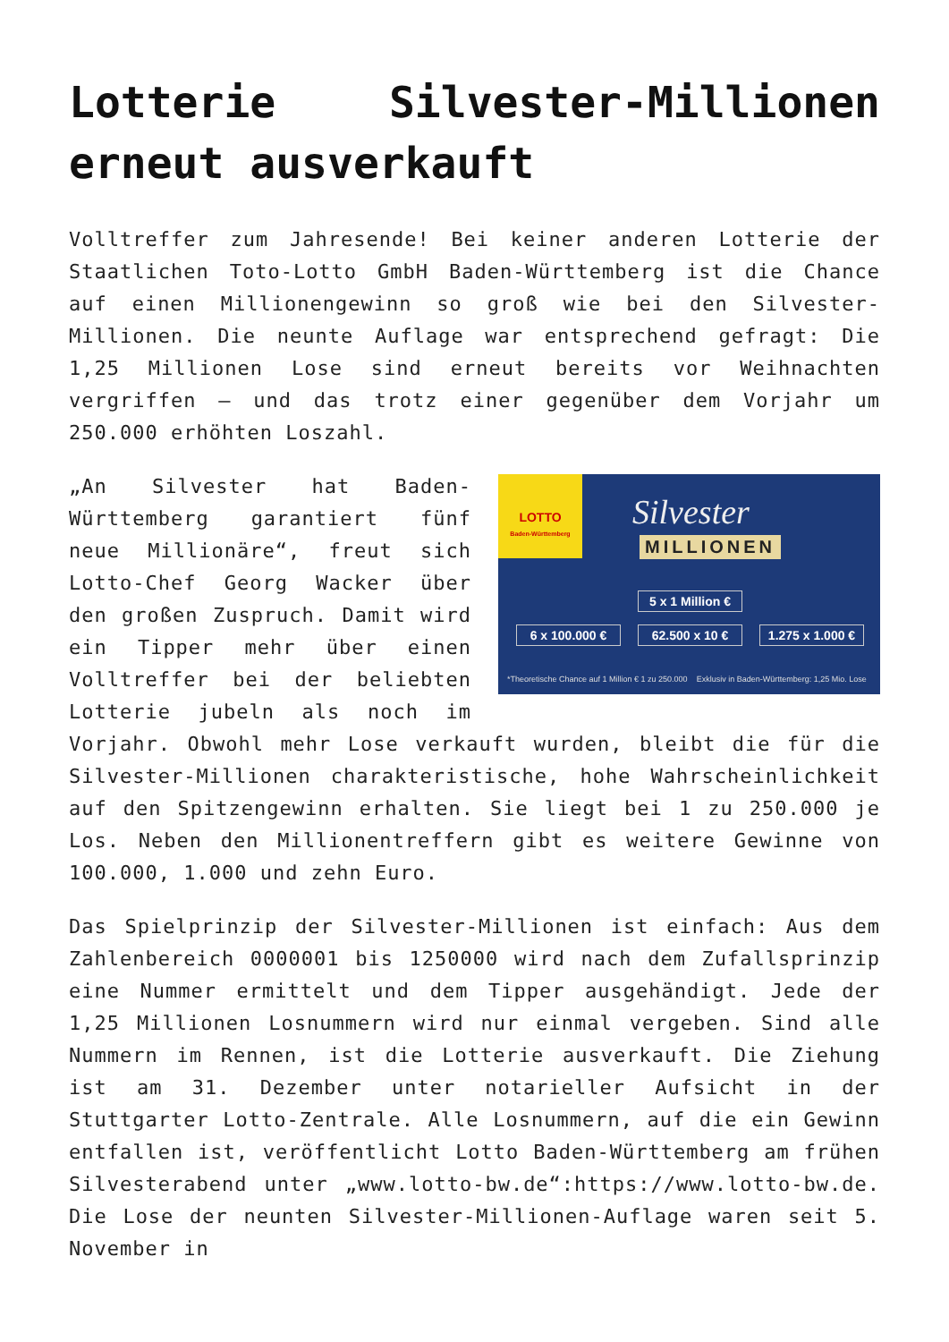Lotterie Silvester-Millionen erneut ausverkauft
Volltreffer zum Jahresende! Bei keiner anderen Lotterie der Staatlichen Toto-Lotto GmbH Baden-Württemberg ist die Chance auf einen Millionengewinn so groß wie bei den Silvester-Millionen. Die neunte Auflage war entsprechend gefragt: Die 1,25 Millionen Lose sind erneut bereits vor Weihnachten vergriffen – und das trotz einer gegenüber dem Vorjahr um 250.000 erhöhten Loszahl.
LOTTO
Baden-Württemberg
Silvester
MILLIONEN
5 x 1 Million €
6 x 100.000 € 62.500 x 10 €
1.275 x 1.000 €
*Theoretische Chance auf 1 Million € 1 zu 250.000 Exklusiv in Baden-Württemberg: 1,25 Mio. Lose
„An Silvester hat Baden-Württemberg garantiert fünf neue Millionäre“, freut sich Lotto-Chef Georg Wacker über den großen Zuspruch. Damit wird ein Tipper mehr über einen Volltreffer bei der beliebten Lotterie jubeln als noch im Vorjahr. Obwohl mehr Lose verkauft wurden, bleibt die für die Silvester-Millionen charakteristische, hohe Wahrscheinlichkeit auf den Spitzengewinn erhalten. Sie liegt bei 1 zu 250.000 je Los. Neben den Millionentreffern gibt es weitere Gewinne von 100.000, 1.000 und zehn Euro.
Das Spielprinzip der Silvester-Millionen ist einfach: Aus dem Zahlenbereich 0000001 bis 1250000 wird nach dem Zufallsprinzip eine Nummer ermittelt und dem Tipper ausgehändigt. Jede der 1,25 Millionen Losnummern wird nur einmal vergeben. Sind alle Nummern im Rennen, ist die Lotterie ausverkauft. Die Ziehung ist am 31. Dezember unter notarieller Aufsicht in der Stuttgarter Lotto-Zentrale. Alle Losnummern, auf die ein Gewinn entfallen ist, veröffentlicht Lotto Baden-Württemberg am frühen Silvesterabend unter „www.lotto-bw.de“:https://www.lotto-bw.de. Die Lose der neunten Silvester-Millionen-Auflage waren seit 5. November in